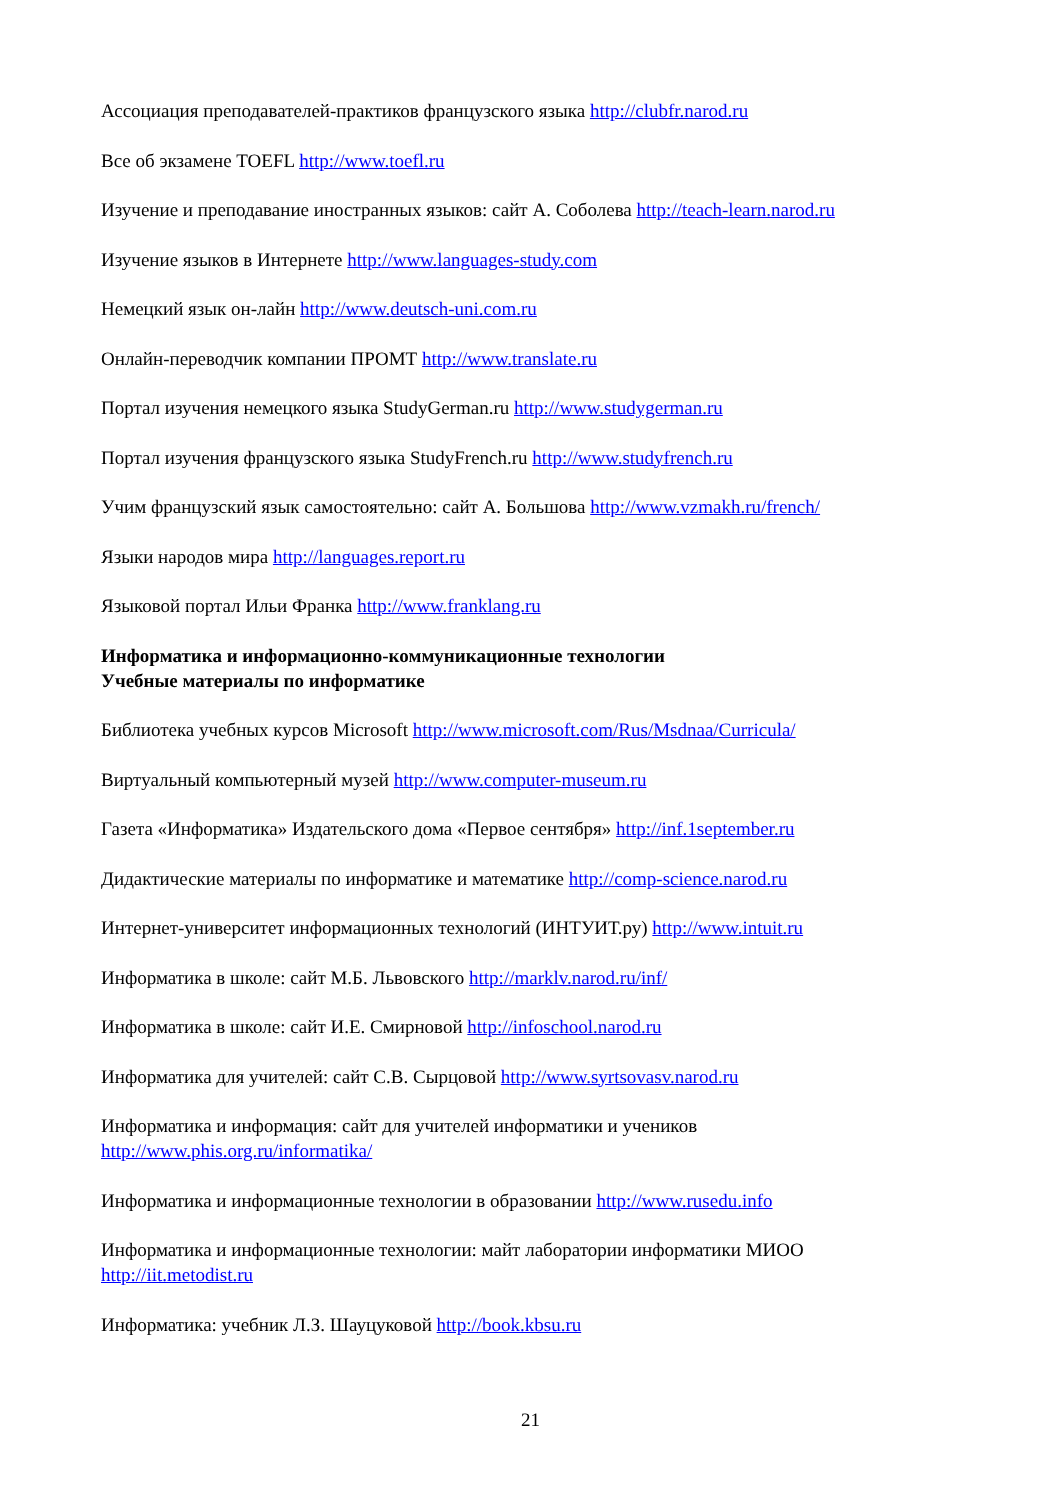Ассоциация преподавателей-практиков французского языка http://clubfr.narod.ru
Все об экзамене TOEFL http://www.toefl.ru
Изучение и преподавание иностранных языков: сайт А. Соболева http://teach-learn.narod.ru
Изучение языков в Интернете http://www.languages-study.com
Немецкий язык он-лайн http://www.deutsch-uni.com.ru
Онлайн-переводчик компании ПРОМТ http://www.translate.ru
Портал изучения немецкого языка StudyGerman.ru http://www.studygerman.ru
Портал изучения французского языка StudyFrench.ru http://www.studyfrench.ru
Учим французский язык самостоятельно: сайт А. Большова http://www.vzmakh.ru/french/
Языки народов мира http://languages.report.ru
Языковой портал Ильи Франка http://www.franklang.ru
Информатика и информационно-коммуникационные технологии
Учебные материалы по информатике
Библиотека учебных курсов Microsoft http://www.microsoft.com/Rus/Msdnaa/Curricula/
Виртуальный компьютерный музей http://www.computer-museum.ru
Газета «Информатика» Издательского дома «Первое сентября» http://inf.1september.ru
Дидактические материалы по информатике и математике http://comp-science.narod.ru
Интернет-университет информационных технологий (ИНТУИТ.ру) http://www.intuit.ru
Информатика в школе: сайт М.Б. Львовского http://marklv.narod.ru/inf/
Информатика в школе: сайт И.Е. Смирновой http://infoschool.narod.ru
Информатика для учителей: сайт С.В. Сырцовой http://www.syrtsovasv.narod.ru
Информатика и информация: сайт для учителей информатики и учеников
http://www.phis.org.ru/informatika/
Информатика и информационные технологии в образовании http://www.rusedu.info
Информатика и информационные технологии: майт лаборатории информатики МИОО
http://iit.metodist.ru
Информатика: учебник Л.З. Шауцуковой http://book.kbsu.ru
21